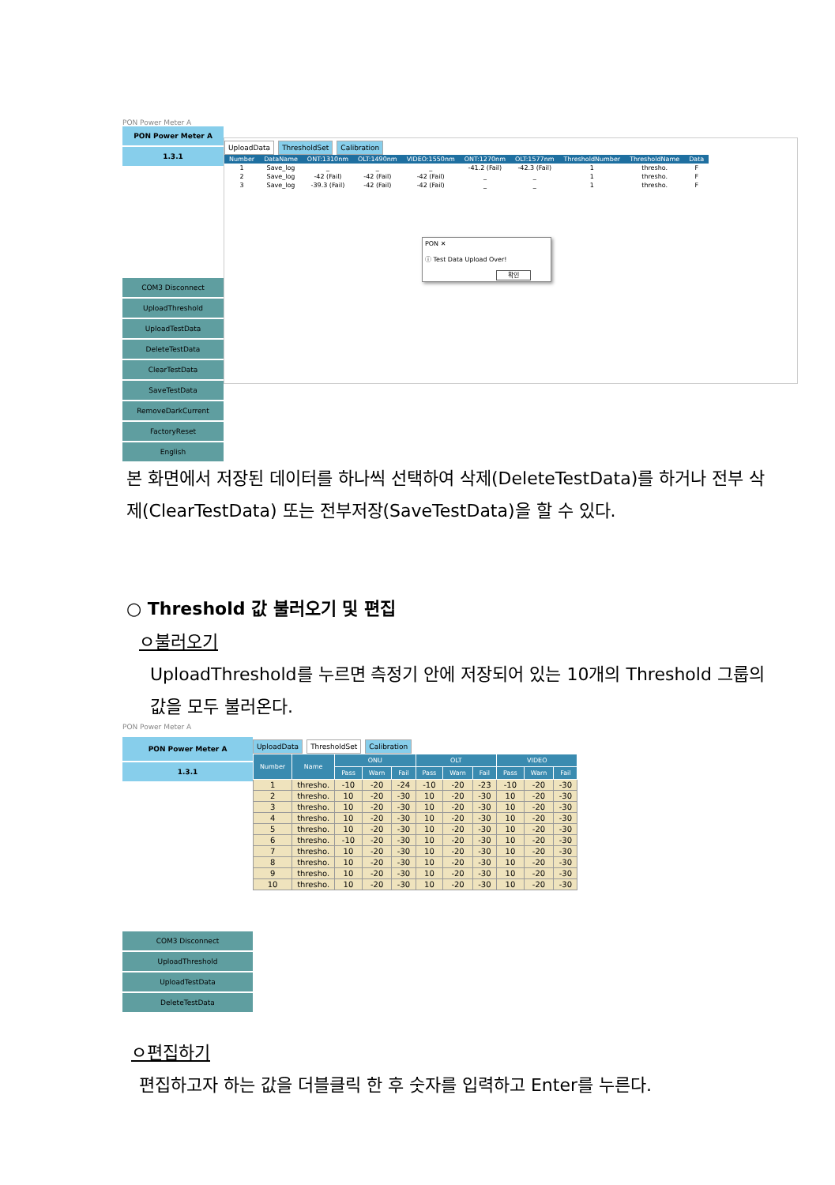PON Power Meter A
PON Power Meter A
1.3.1
COM3 Disconnect
UploadThreshold
UploadTestData
DeleteTestData
ClearTestData
SaveTestData
RemoveDarkCurrent
FactoryReset
English
UploadData ThresholdSet Calibration
| Number | DataName | ONT:1310nm | OLT:1490nm | VIDEO:1550nm | ONT:1270nm | OLT:1577nm | ThresholdNumber | ThresholdName | Data |
| --- | --- | --- | --- | --- | --- | --- | --- | --- | --- |
| 1 | Save_log | _ | _ | _ | -41.2 (Fail) | -42.3 (Fail) | 1 | thresho. | F |
| 2 | Save_log | -42 (Fail) | -42 (Fail) | -42 (Fail) | _ | _ | 1 | thresho. | F |
| 3 | Save_log | -39.3 (Fail) | -42 (Fail) | -42 (Fail) | _ | _ | 1 | thresho. | F |
PON ✕
ⓘ Test Data Upload Over!
확인
본 화면에서 저장된 데이터를 하나씩 선택하여 삭제(DeleteTestData)를 하거나 전부 삭제(ClearTestData) 또는 전부저장(SaveTestData)을 할 수 있다.
○ Threshold 값 불러오기 및 편집
ㅇ불러오기
UploadThreshold를 누르면 측정기 안에 저장되어 있는 10개의 Threshold 그룹의 값을 모두 불러온다.
PON Power Meter A
PON Power Meter A
1.3.1
COM3 Disconnect
UploadThreshold
UploadTestData
DeleteTestData
UploadData ThresholdSet Calibration
| Number | Name | ONU | | | OLT | | | VIDEO | | |
| --- | --- | --- | --- | --- | --- | --- | --- | --- | --- | --- |
| | | Pass | Warn | Fail | Pass | Warn | Fail | Pass | Warn | Fail |
| 1 | thresho. | -10 | -20 | -24 | -10 | -20 | -23 | -10 | -20 | -30 |
| 2 | thresho. | 10 | -20 | -30 | 10 | -20 | -30 | 10 | -20 | -30 |
| 3 | thresho. | 10 | -20 | -30 | 10 | -20 | -30 | 10 | -20 | -30 |
| 4 | thresho. | 10 | -20 | -30 | 10 | -20 | -30 | 10 | -20 | -30 |
| 5 | thresho. | 10 | -20 | -30 | 10 | -20 | -30 | 10 | -20 | -30 |
| 6 | thresho. | -10 | -20 | -30 | 10 | -20 | -30 | 10 | -20 | -30 |
| 7 | thresho. | 10 | -20 | -30 | 10 | -20 | -30 | 10 | -20 | -30 |
| 8 | thresho. | 10 | -20 | -30 | 10 | -20 | -30 | 10 | -20 | -30 |
| 9 | thresho. | 10 | -20 | -30 | 10 | -20 | -30 | 10 | -20 | -30 |
| 10 | thresho. | 10 | -20 | -30 | 10 | -20 | -30 | 10 | -20 | -30 |
ㅇ편집하기
편집하고자 하는 값을 더블클릭 한 후 숫자를 입력하고 Enter를 누른다.